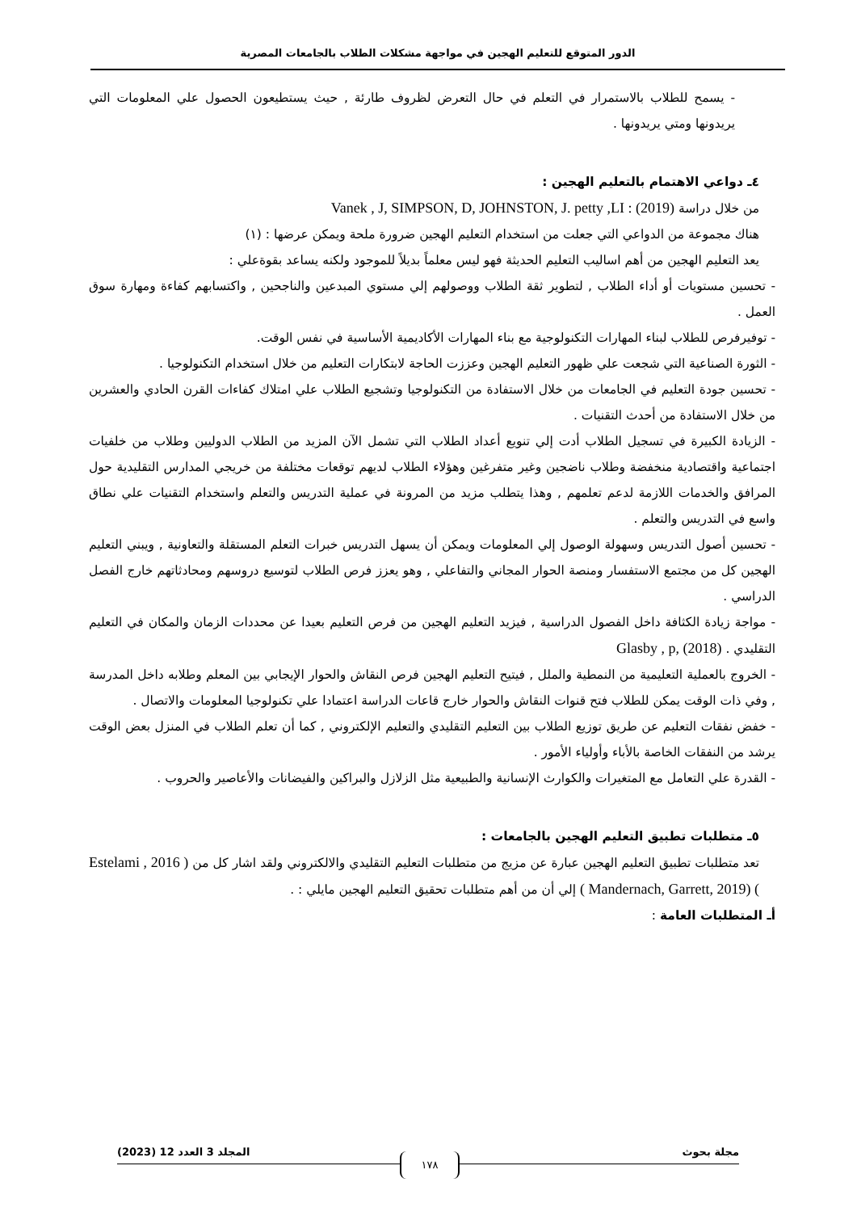الدور المتوقع للتعليم الهجين في مواجهة مشكلات الطلاب بالجامعات المصرية
- يسمح للطلاب بالاستمرار في التعلم في حال التعرض لظروف طارئة , حيث يستطيعون الحصول علي المعلومات التي يريدونها ومتي يريدونها .
٤ـ دواعي الاهتمام بالتعليم الهجين :
من خلال دراسة (2019) : Vanek , J, SIMPSON, D, JOHNSTON, J. petty ,LI
هناك مجموعة من الدواعي التي جعلت من استخدام التعليم الهجين ضرورة ملحة ويمكن عرضها : (١)
يعد التعليم الهجين من أهم اساليب التعليم الحديثة فهو ليس معلماً بديلاً للموجود ولكنه يساعد بقوةعلي :
- تحسين مستويات أو أداء الطلاب , لتطوير ثقة الطلاب ووصولهم إلي مستوي المبدعين والناجحين , واكتسابهم كفاءة ومهارة سوق العمل .
- توفيرفرص للطلاب لبناء المهارات التكنولوجية مع بناء المهارات الأكاديمية الأساسية في نفس الوقت.
- الثورة الصناعية التي شجعت علي ظهور التعليم الهجين وعززت الحاجة لابتكارات التعليم من خلال استخدام التكنولوجيا .
- تحسين جودة التعليم في الجامعات من خلال الاستفادة من التكنولوجيا وتشجيع الطلاب علي امتلاك كفاءات القرن الحادي والعشرين من خلال الاستفادة من أحدث التقنيات .
- الزيادة الكبيرة في تسجيل الطلاب أدت إلي تنويع أعداد الطلاب التي تشمل الآن المزيد من الطلاب الدوليين وطلاب من خلفيات اجتماعية واقتصادية منخفضة وطلاب ناضجين وغير متفرغين وهؤلاء الطلاب لديهم توقعات مختلفة من خريجي المدارس التقليدية حول المرافق والخدمات اللازمة لدعم تعلمهم , وهذا يتطلب مزيد من المرونة في عملية التدريس والتعلم واستخدام التقنيات علي نطاق واسع في التدريس والتعلم .
- تحسين أصول التدريس وسهولة الوصول إلي المعلومات ويمكن أن يسهل التدريس خبرات التعلم المستقلة والتعاونية , ويبني التعليم الهجين كل من مجتمع الاستفسار ومنصة الحوار المجاني والتفاعلي , وهو يعزز فرص الطلاب لتوسيع دروسهم ومحادثاتهم خارج الفصل الدراسي .
- مواجة زيادة الكثافة داخل الفصول الدراسية , فيزيد التعليم الهجين من فرص التعليم بعيدا عن محددات الزمان والمكان في التعليم التقليدي . Glasby , p, (2018)
- الخروج بالعملية التعليمية من النمطية والملل , فيتيح التعليم الهجين فرص النقاش والحوار الإيجابي بين المعلم وطلابه داخل المدرسة , وفي ذات الوقت يمكن للطلاب فتح قنوات النقاش والحوار خارج قاعات الدراسة اعتمادا علي تكنولوجيا المعلومات والاتصال .
- خفض نفقات التعليم عن طريق توزيع الطلاب بين التعليم التقليدي والتعليم الإلكتروني , كما أن تعلم الطلاب في المنزل بعض الوقت يرشد من النفقات الخاصة بالأباء وأولياء الأمور .
- القدرة علي التعامل مع المتغيرات والكوارث الإنسانية والطبيعية مثل الزلازل والبراكين والفيضانات والأعاصير والحروب .
٥ـ متطلبات تطبيق التعليم الهجين بالجامعات :
تعد متطلبات تطبيق التعليم الهجين عبارة عن مزيج من متطلبات التعليم التقليدي والالكتروني ولقد اشار كل من ( Estelami , 2016 ) (Mandernach, Garrett, 2019 ) إلي أن من أهم متطلبات تحقيق التعليم الهجين مايلي : .
أـ المتطلبات العامة :
مجلة بحوث المجلد 3 العدد 12 (2023) ١٧٨